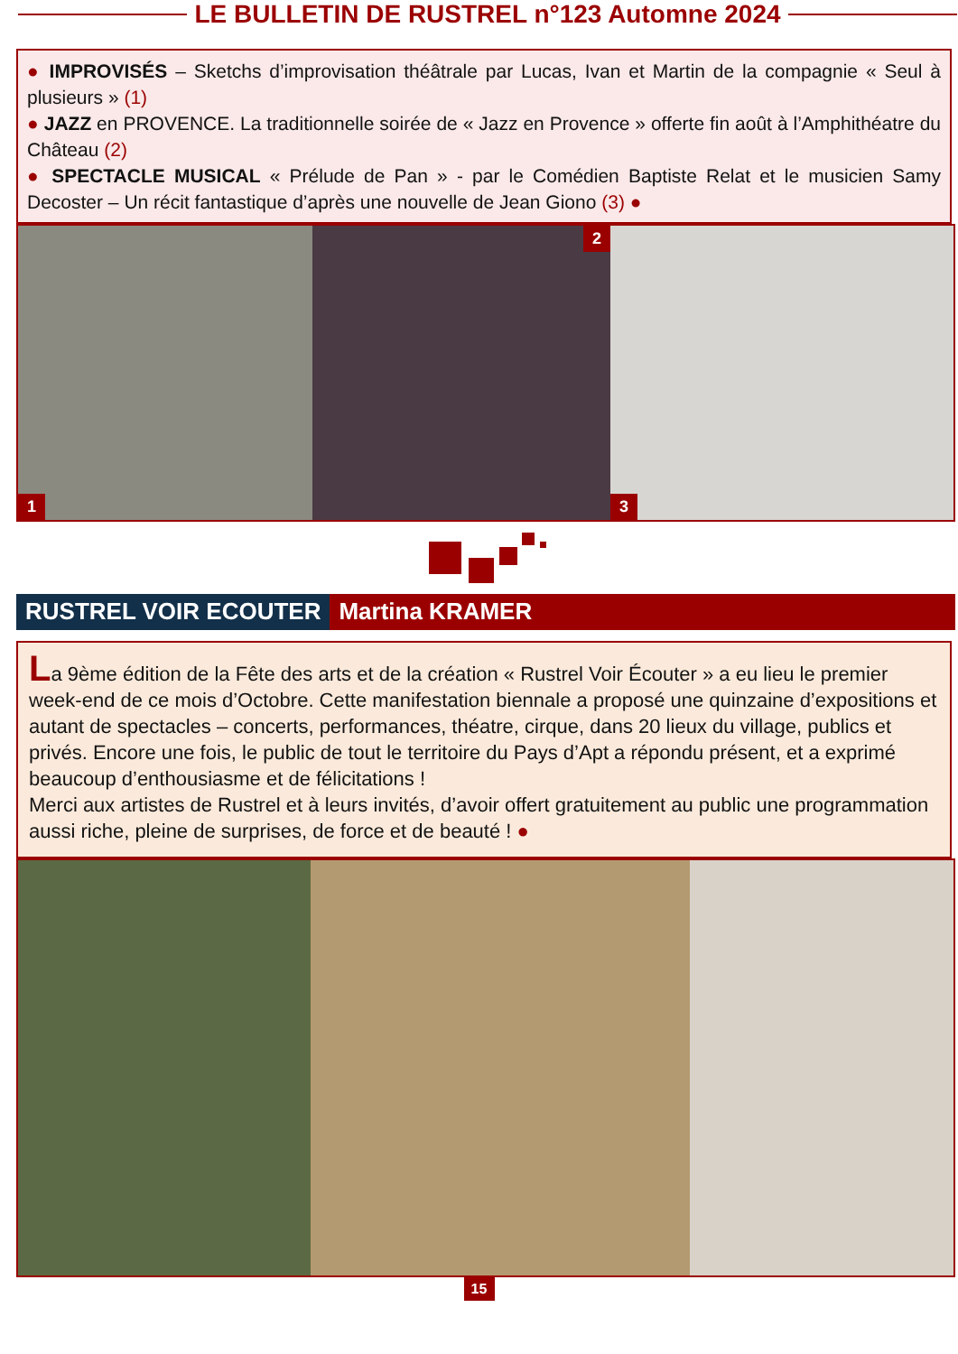LE BULLETIN DE RUSTREL n°123 Automne 2024
● IMPROVISÉS – Sketchs d’improvisation théâtrale par Lucas, Ivan et Martin de la compagnie « Seul à plusieurs » (1)
● JAZZ en PROVENCE. La traditionnelle soirée de « Jazz en Provence » offerte fin août à l’Amphithéatre du Château (2)
● SPECTACLE MUSICAL « Prélude de Pan » - par le Comédien Baptiste Relat et le musicien Samy Decoster – Un récit fantastique d’après une nouvelle de Jean Giono (3) ●
1
2
3
RUSTREL VOIR ECOUTER Martina KRAMER
La 9ème édition de la Fête des arts et de la création « Rustrel Voir Écouter » a eu lieu le premier week-end de ce mois d’Octobre. Cette manifestation biennale a proposé une quinzaine d’expositions et autant de spectacles – concerts, performances, théatre, cirque, dans 20 lieux du village, publics et privés. Encore une fois, le public de tout le territoire du Pays d’Apt a répondu présent, et a exprimé beaucoup d’enthousiasme et de félicitations !
Merci aux artistes de Rustrel et à leurs invités, d’avoir offert gratuitement au public une programmation aussi riche, pleine de surprises, de force et de beauté ! ●
15